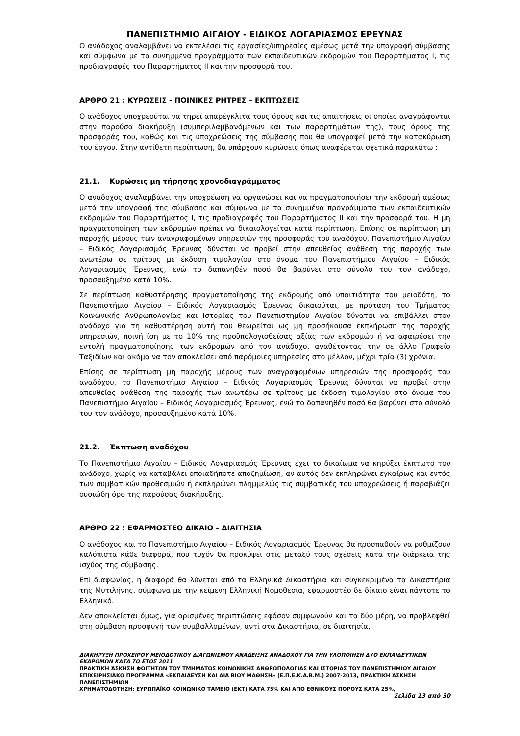ΠΑΝΕΠΙΣΤΗΜΙΟ ΑΙΓΑΙΟΥ - ΕΙΔΙΚΟΣ ΛΟΓΑΡΙΑΣΜΟΣ ΕΡΕΥΝΑΣ
Ο ανάδοχος αναλαμβάνει να εκτελέσει τις εργασίες/υπηρεσίες αμέσως μετά την υπογραφή σύμβασης και σύμφωνα με τα συνημμένα προγράμματα των εκπαιδευτικών εκδρομών του Παραρτήματος Ι, τις προδιαγραφές του Παραρτήματος ΙΙ και την προσφορά του.
ΑΡΘΡΟ 21 : ΚΥΡΩΣΕΙΣ - ΠΟΙΝΙΚΕΣ ΡΗΤΡΕΣ – ΕΚΠΤΩΣΕΙΣ
Ο ανάδοχος υποχρεούται να τηρεί απαρέγκλιτα τους όρους και τις απαιτήσεις οι οποίες αναγράφονται στην παρούσα διακήρυξη (συμπεριλαμβανόμενων και των παραρτημάτων της), τους όρους της προσφοράς του, καθώς και τις υποχρεώσεις της σύμβασης που θα υπογραφεί μετά την κατακύρωση του έργου. Στην αντίθετη περίπτωση, θα υπάρχουν κυρώσεις όπως αναφέρεται σχετικά παρακάτω :
21.1. Κυρώσεις μη τήρησης χρονοδιαγράμματος
Ο ανάδοχος αναλαμβάνει την υποχρέωση να οργανώσει και να πραγματοποιήσει την εκδρομή αμέσως μετά την υπογραφή της σύμβασης και σύμφωνα με τα συνημμένα προγράμματα των εκπαιδευτικών εκδρομών του Παραρτήματος Ι, τις προδιαγραφές του Παραρτήματος ΙΙ και την προσφορά του. Η μη πραγματοποίηση των εκδρομών πρέπει να δικαιολογείται κατά περίπτωση. Επίσης σε περίπτωση μη παροχής μέρους των αναγραφομένων υπηρεσιών της προσφοράς του αναδόχου, Πανεπιστήμιο Αιγαίου – Ειδικός Λογαριασμός Έρευνας δύναται να προβεί στην απευθείας ανάθεση της παροχής των ανωτέρω σε τρίτους με έκδοση τιμολογίου στο όνομα του Πανεπιστήμιου Αιγαίου – Ειδικός Λογαριασμός Έρευνας, ενώ το δαπανηθέν ποσό θα βαρύνει στο σύνολό του τον ανάδοχο, προσαυξημένο κατά 10%.
Σε περίπτωση καθυστέρησης πραγματοποίησης της εκδρομής από υπαιτιότητα του μειοδότη, το Πανεπιστήμιο Αιγαίου – Ειδικός Λογαριασμός Έρευνας δικαιούται, με πρόταση του Τμήματος Κοινωνικής Ανθρωπολογίας και Ιστορίας του Πανεπιστημίου Αιγαίου δύναται να επιβάλλει στον ανάδοχο για τη καθυστέρηση αυτή που θεωρείται ως μη προσήκουσα εκπλήρωση της παροχής υπηρεσιών, ποινή ίση με το 10% της προϋπολογισθείσας αξίας των εκδρομών ή να αφαιρέσει την εντολή πραγματοποίησης των εκδρομών από τον ανάδοχο, αναθέτοντας την σε άλλο Γραφείο Ταξιδίων και ακόμα να τον αποκλείσει από παρόμοιες υπηρεσίες στο μέλλον, μέχρι τρία (3) χρόνια.
Επίσης σε περίπτωση μη παροχής μέρους των αναγραφομένων υπηρεσιών της προσφοράς του αναδόχου, το Πανεπιστήμιο Αιγαίου – Ειδικός Λογαριασμός Έρευνας δύναται να προβεί στην απευθείας ανάθεση της παροχής των ανωτέρω σε τρίτους με έκδοση τιμολογίου στο όνομα του Πανεπιστήμιο Αιγαίου – Ειδικός Λογαριασμός Έρευνας, ενώ το δαπανηθέν ποσό θα βαρύνει στο σύνολό του τον ανάδοχο, προσαυξημένο κατά 10%.
21.2. Έκπτωση αναδόχου
Το Πανεπιστήμιο Αιγαίου – Ειδικός Λογαριασμός Έρευνας έχει το δικαίωμα να κηρύξει έκπτωτο τον ανάδοχο, χωρίς να καταβάλει οποιαδήποτε αποζημίωση, αν αυτός δεν εκπληρώνει εγκαίρως και εντός των συμβατικών προθεσμιών ή εκπληρώνει πλημμελώς τις συμβατικές του υποχρεώσεις ή παραβιάζει ουσιώδη όρο της παρούσας διακήρυξης.
ΑΡΘΡΟ 22 : ΕΦΑΡΜΟΣΤΕΟ ΔΙΚΑΙΟ – ΔΙΑΙΤΗΣΙΑ
Ο ανάδοχος και το Πανεπιστήμιο Αιγαίου – Ειδικός Λογαριασμός Έρευνας θα προσπαθούν να ρυθμίζουν καλόπιστα κάθε διαφορά, που τυχόν θα προκύψει στις μεταξύ τους σχέσεις κατά την διάρκεια της ισχύος της σύμβασης.
Επί διαφωνίας, η διαφορά θα λύνεται από τα Ελληνικά Δικαστήρια και συγκεκριμένα τα Δικαστήρια της Μυτιλήνης, σύμφωνα με την κείμενη Ελληνική Νομοθεσία, εφαρμοστέο δε δίκαιο είναι πάντοτε το Ελληνικό.
Δεν αποκλείεται όμως, για ορισμένες περιπτώσεις εφόσον συμφωνούν και τα δύο μέρη, να προβλεφθεί στη σύμβαση προσφυγή των συμβαλλομένων, αντί στα Δικαστήρια, σε διαιτησία,
ΔΙΑΚΗΡΥΞΗ ΠΡΟΧΕΙΡΟΥ ΜΕΙΟΔΟΤΙΚΟΥ ΔΙΑΓΩΝΙΣΜΟΥ ΑΝΑΔΕΙΞΗΣ ΑΝΑΔΟΧΟΥ ΓΙΑ ΤΗΝ ΥΛΟΠΟΙΗΣΗ ΔΥΟ ΕΚΠΑΙΔΕΥΤΙΚΩΝ ΕΚΔΡΟΜΩΝ ΚΑΤΑ ΤΟ ΕΤΟΣ 2011
ΠΡΑΚΤΙΚΗ ΆΣΚΗΣΗ ΦΟΙΤΗΤΩΝ ΤΟΥ ΤΜΗΜΑΤΟΣ ΚΟΙΝΩΝΙΚΗΣ ΑΝΘΡΩΠΟΛΟΓΙΑΣ ΚΑΙ ΙΣΤΟΡΙΑΣ ΤΟΥ ΠΑΝΕΠΙΣΤΗΜΙΟΥ ΑΙΓΑΙΟΥ ΕΠΙΧΕΙΡΗΣΙΑΚΟ ΠΡΟΓΡΑΜΜΑ «ΕΚΠΑΙΔΕΥΣΗ ΚΑΙ ΔΙΑ ΒΙΟΥ ΜΑΘΗΣΗ» (Ε.Π.Ε.Κ.Δ.Β.Μ.) 2007-2013, ΠΡΑΚΤΙΚΗ ΆΣΚΗΣΗ ΠΑΝΕΠΙΣΤΗΜΙΩΝ
ΧΡΗΜΑΤΟΔΟΤΗΣΗ: ΕΥΡΩΠΑΪΚΟ ΚΟΙΝΩΝΙΚΟ ΤΑΜΕΙΟ (ΕΚΤ) ΚΑΤΑ 75% ΚΑΙ ΑΠΟ ΕΘΝΙΚΟΥΣ ΠΟΡΟΥΣ ΚΑΤΑ 25%,
Σελίδα 13 από 30